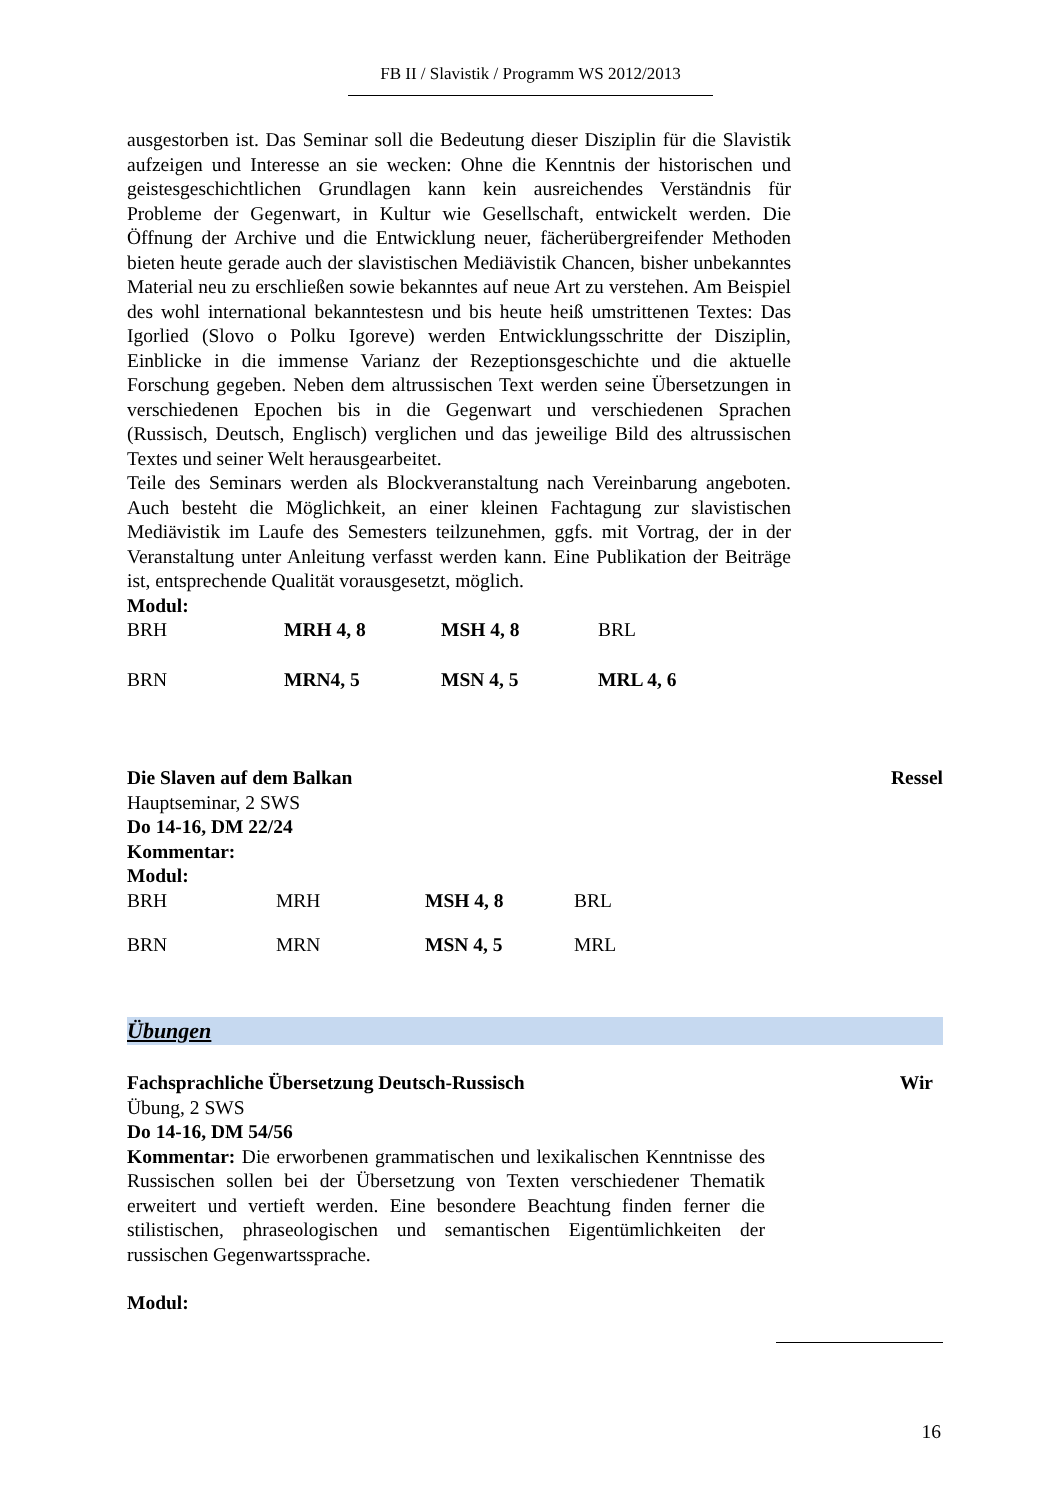FB II / Slavistik / Programm WS 2012/2013
ausgestorben ist. Das Seminar soll die Bedeutung dieser Disziplin für die Slavistik aufzeigen und Interesse an sie wecken: Ohne die Kenntnis der historischen und geistesgeschichtlichen Grundlagen kann kein ausreichendes Verständnis für Probleme der Gegenwart, in Kultur wie Gesellschaft, entwickelt werden. Die Öffnung der Archive und die Entwicklung neuer, fächerübergreifender Methoden bieten heute gerade auch der slavistischen Mediävistik Chancen, bisher unbekanntes Material neu zu erschließen sowie bekanntes auf neue Art zu verstehen. Am Beispiel des wohl international bekanntestesn und bis heute heiß umstrittenen Textes: Das Igorlied (Slovo o Polku Igoreve) werden Entwicklungsschritte der Disziplin, Einblicke in die immense Varianz der Rezeptionsgeschichte und die aktuelle Forschung gegeben. Neben dem altrussischen Text werden seine Übersetzungen in verschiedenen Epochen bis in die Gegenwart und verschiedenen Sprachen (Russisch, Deutsch, Englisch) verglichen und das jeweilige Bild des altrussischen Textes und seiner Welt herausgearbeitet.
Teile des Seminars werden als Blockveranstaltung nach Vereinbarung angeboten. Auch besteht die Möglichkeit, an einer kleinen Fachtagung zur slavistischen Mediävistik im Laufe des Semesters teilzunehmen, ggfs. mit Vortrag, der in der Veranstaltung unter Anleitung verfasst werden kann. Eine Publikation der Beiträge ist, entsprechende Qualität vorausgesetzt, möglich.
Modul:
| BRH | MRH 4, 8 | MSH 4, 8 | BRL |
| BRN | MRN4, 5 | MSN 4, 5 | MRL 4, 6 |
Die Slaven auf dem Balkan Ressel
Hauptseminar, 2 SWS
Do 14-16, DM 22/24
Kommentar:
Modul:
| BRH | MRH | MSH 4, 8 | BRL |
| BRN | MRN | MSN 4, 5 | MRL |
Übungen
Fachsprachliche Übersetzung Deutsch-Russisch Wir
Übung, 2 SWS
Do 14-16, DM 54/56
Kommentar: Die erworbenen grammatischen und lexikalischen Kenntnisse des Russischen sollen bei der Übersetzung von Texten verschiedener Thematik erweitert und vertieft werden. Eine besondere Beachtung finden ferner die stilistischen, phraseologischen und semantischen Eigentümlichkeiten der russischen Gegenwartssprache.
Modul:
16